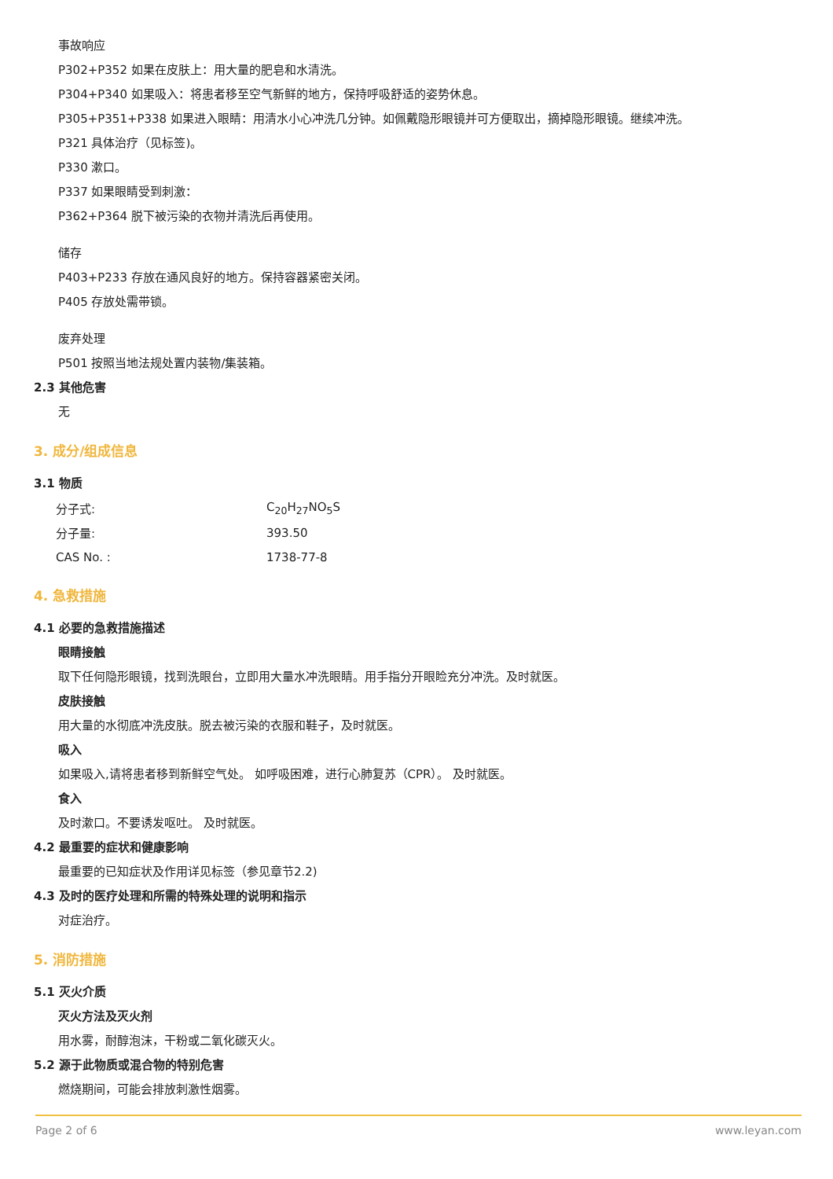事故响应
P302+P352 如果在皮肤上：用大量的肥皂和水清洗。
P304+P340 如果吸入：将患者移至空气新鲜的地方，保持呼吸舒适的姿势休息。
P305+P351+P338 如果进入眼睛：用清水小心冲洗几分钟。如佩戴隐形眼镜并可方便取出，摘掉隐形眼镜。继续冲洗。
P321 具体治疗（见标签)。
P330 漱口。
P337 如果眼睛受到刺激：
P362+P364 脱下被污染的衣物并清洗后再使用。
储存
P403+P233 存放在通风良好的地方。保持容器紧密关闭。
P405 存放处需带锁。
废弃处理
P501 按照当地法规处置内装物/集装箱。
2.3 其他危害
无
3. 成分/组成信息
3.1 物质
| 分子式: | C<sub>20</sub>H<sub>27</sub>NO<sub>5</sub>S |
| 分子量: | 393.50 |
| CAS No. : | 1738-77-8 |
4. 急救措施
4.1 必要的急救措施描述
眼睛接触
取下任何隐形眼镜，找到洗眼台，立即用大量水冲洗眼睛。用手指分开眼睑充分冲洗。及时就医。
皮肤接触
用大量的水彻底冲洗皮肤。脱去被污染的衣服和鞋子，及时就医。
吸入
如果吸入,请将患者移到新鲜空气处。 如呼吸困难，进行心肺复苏（CPR）。 及时就医。
食入
及时漱口。不要诱发呕吐。 及时就医。
4.2 最重要的症状和健康影响
最重要的已知症状及作用详见标签（参见章节2.2)
4.3 及时的医疗处理和所需的特殊处理的说明和指示
对症治疗。
5. 消防措施
5.1 灭火介质
灭火方法及灭火剂
用水雾，耐醇泡沫，干粉或二氧化碳灭火。
5.2 源于此物质或混合物的特别危害
燃烧期间，可能会排放刺激性烟雾。
Page 2 of 6 www.leyan.com